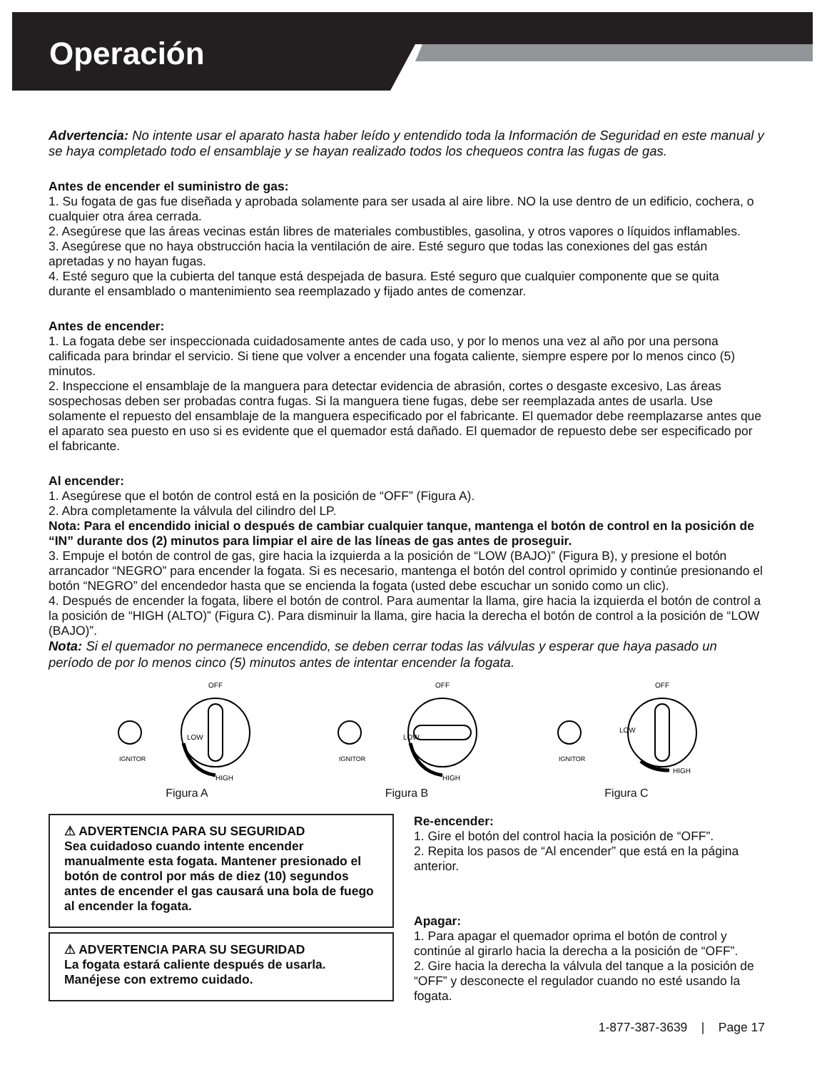Operación
Advertencia: No intente usar el aparato hasta haber leído y entendido toda la Información de Seguridad en este manual y se haya completado todo el ensamblaje y se hayan realizado todos los chequeos contra las fugas de gas.
Antes de encender el suministro de gas:
1. Su fogata de gas fue diseñada y aprobada solamente para ser usada al aire libre. NO la use dentro de un edificio, cochera, o cualquier otra área cerrada.
2. Asegúrese que las áreas vecinas están libres de materiales combustibles, gasolina, y otros vapores o líquidos inflamables.
3. Asegúrese que no haya obstrucción hacia la ventilación de aire. Esté seguro que todas las conexiones del gas están apretadas y no hayan fugas.
4. Esté seguro que la cubierta del tanque está despejada de basura. Esté seguro que cualquier componente que se quita durante el ensamblado o mantenimiento sea reemplazado y fijado antes de comenzar.
Antes de encender:
1. La fogata debe ser inspeccionada cuidadosamente antes de cada uso, y por lo menos una vez al año por una persona calificada para brindar el servicio. Si tiene que volver a encender una fogata caliente, siempre espere por lo menos cinco (5) minutos.
2. Inspeccione el ensamblaje de la manguera para detectar evidencia de abrasión, cortes o desgaste excesivo, Las áreas sospechosas deben ser probadas contra fugas. Si la manguera tiene fugas, debe ser reemplazada antes de usarla. Use solamente el repuesto del ensamblaje de la manguera especificado por el fabricante. El quemador debe reemplazarse antes que el aparato sea puesto en uso si es evidente que el quemador está dañado. El quemador de repuesto debe ser especificado por el fabricante.
Al encender:
1. Asegúrese que el botón de control está en la posición de “OFF” (Figura A).
2. Abra completamente la válvula del cilindro del LP.
Nota: Para el encendido inicial o después de cambiar cualquier tanque, mantenga el botón de control en la posición de “IN” durante dos (2) minutos para limpiar el aire de las líneas de gas antes de proseguir.
3. Empuje el botón de control de gas, gire hacia la izquierda a la posición de “LOW (BAJO)” (Figura B), y presione el botón arrancador “NEGRO” para encender la fogata. Si es necesario, mantenga el botón del control oprimido y continúe presionando el botón “NEGRO” del encendedor hasta que se encienda la fogata (usted debe escuchar un sonido como un clic).
4. Después de encender la fogata, libere el botón de control. Para aumentar la llama, gire hacia la izquierda el botón de control a la posición de “HIGH (ALTO)” (Figura C). Para disminuir la llama, gire hacia la derecha el botón de control a la posición de “LOW (BAJO)”.
Nota: Si el quemador no permanece encendido, se deben cerrar todas las válvulas y esperar que haya pasado un período de por lo menos cinco (5) minutos antes de intentar encender la fogata.
IGNITOR
OFF
LOW
HIGH
Figura A
IGNITOR
OFF
LOW
HIGH
Figura B
IGNITOR
OFF
LOW
HIGH
Figura C
⚠ ADVERTENCIA PARA SU SEGURIDAD
Sea cuidadoso cuando intente encender manualmente esta fogata. Mantener presionado el botón de control por más de diez (10) segundos antes de encender el gas causará una bola de fuego al encender la fogata.
⚠ ADVERTENCIA PARA SU SEGURIDAD
La fogata estará caliente después de usarla. Manéjese con extremo cuidado.
Re-encender:
1. Gire el botón del control hacia la posición de “OFF”.
2. Repita los pasos de “Al encender” que está en la página anterior.
Apagar:
1. Para apagar el quemador oprima el botón de control y continúe al girarlo hacia la derecha a la posición de “OFF”.
2. Gire hacia la derecha la válvula del tanque a la posición de “OFF” y desconecte el regulador cuando no esté usando la fogata.
1-877-387-3639 | Page 17